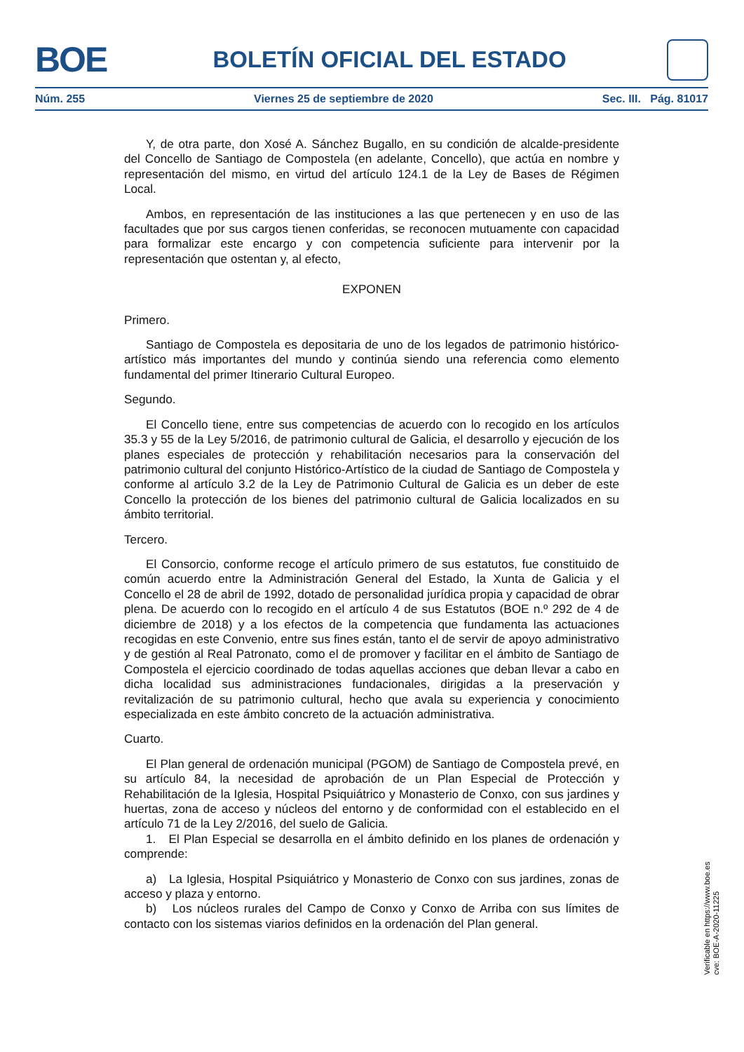BOE
BOLETÍN OFICIAL DEL ESTADO
Núm. 255 Viernes 25 de septiembre de 2020 Sec. III. Pág. 81017
Y, de otra parte, don Xosé A. Sánchez Bugallo, en su condición de alcalde-presidente del Concello de Santiago de Compostela (en adelante, Concello), que actúa en nombre y representación del mismo, en virtud del artículo 124.1 de la Ley de Bases de Régimen Local.
Ambos, en representación de las instituciones a las que pertenecen y en uso de las facultades que por sus cargos tienen conferidas, se reconocen mutuamente con capacidad para formalizar este encargo y con competencia suficiente para intervenir por la representación que ostentan y, al efecto,
EXPONEN
Primero.
Santiago de Compostela es depositaria de uno de los legados de patrimonio histórico-artístico más importantes del mundo y continúa siendo una referencia como elemento fundamental del primer Itinerario Cultural Europeo.
Segundo.
El Concello tiene, entre sus competencias de acuerdo con lo recogido en los artículos 35.3 y 55 de la Ley 5/2016, de patrimonio cultural de Galicia, el desarrollo y ejecución de los planes especiales de protección y rehabilitación necesarios para la conservación del patrimonio cultural del conjunto Histórico-Artístico de la ciudad de Santiago de Compostela y conforme al artículo 3.2 de la Ley de Patrimonio Cultural de Galicia es un deber de este Concello la protección de los bienes del patrimonio cultural de Galicia localizados en su ámbito territorial.
Tercero.
El Consorcio, conforme recoge el artículo primero de sus estatutos, fue constituido de común acuerdo entre la Administración General del Estado, la Xunta de Galicia y el Concello el 28 de abril de 1992, dotado de personalidad jurídica propia y capacidad de obrar plena. De acuerdo con lo recogido en el artículo 4 de sus Estatutos (BOE n.º 292 de 4 de diciembre de 2018) y a los efectos de la competencia que fundamenta las actuaciones recogidas en este Convenio, entre sus fines están, tanto el de servir de apoyo administrativo y de gestión al Real Patronato, como el de promover y facilitar en el ámbito de Santiago de Compostela el ejercicio coordinado de todas aquellas acciones que deban llevar a cabo en dicha localidad sus administraciones fundacionales, dirigidas a la preservación y revitalización de su patrimonio cultural, hecho que avala su experiencia y conocimiento especializada en este ámbito concreto de la actuación administrativa.
Cuarto.
El Plan general de ordenación municipal (PGOM) de Santiago de Compostela prevé, en su artículo 84, la necesidad de aprobación de un Plan Especial de Protección y Rehabilitación de la Iglesia, Hospital Psiquiátrico y Monasterio de Conxo, con sus jardines y huertas, zona de acceso y núcleos del entorno y de conformidad con el establecido en el artículo 71 de la Ley 2/2016, del suelo de Galicia.
1. El Plan Especial se desarrolla en el ámbito definido en los planes de ordenación y comprende:
a) La Iglesia, Hospital Psiquiátrico y Monasterio de Conxo con sus jardines, zonas de acceso y plaza y entorno.
b) Los núcleos rurales del Campo de Conxo y Conxo de Arriba con sus límites de contacto con los sistemas viarios definidos en la ordenación del Plan general.
Verificable en https://www.boe.es
cve: BOE-A-2020-11225